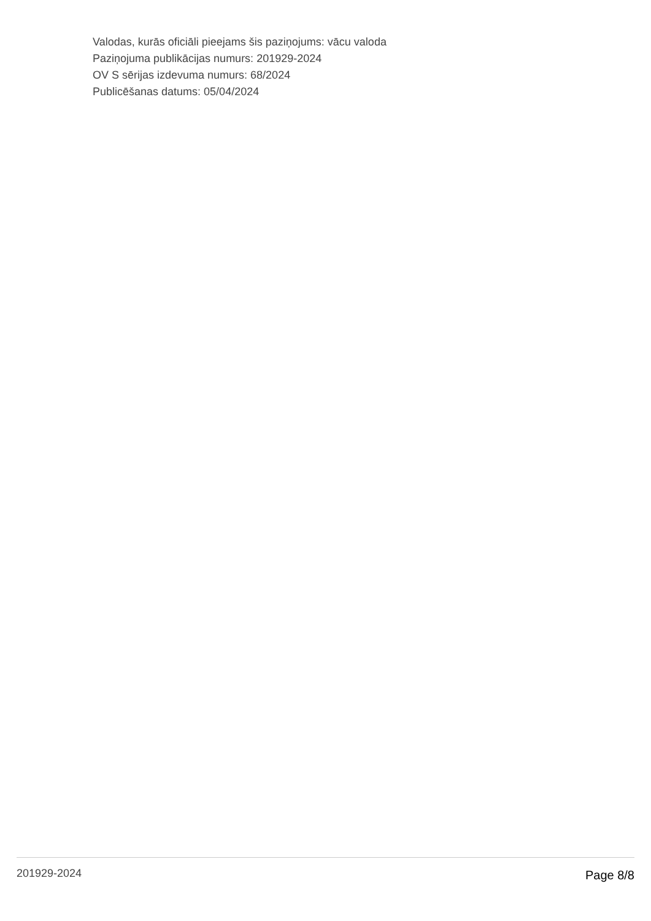Valodas, kurās oficiāli pieejams šis paziņojums: vācu valoda
Paziņojuma publikācijas numurs: 201929-2024
OV S sērijas izdevuma numurs: 68/2024
Publicēšanas datums: 05/04/2024
201929-2024 Page 8/8